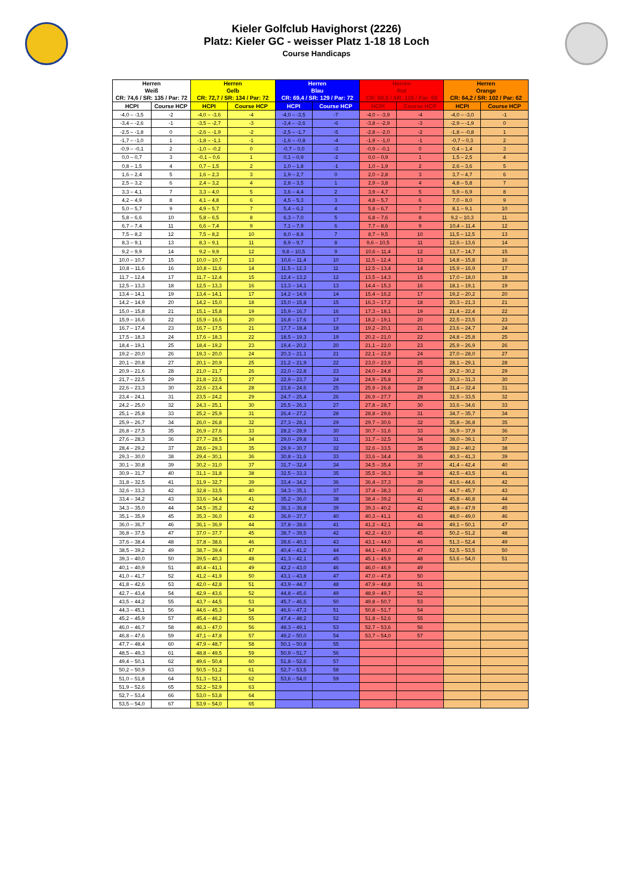Kieler Golfclub Havighorst (2226)
Platz: Kieler GC - weisser Platz 1-18 18 Loch
Course Handicaps
| Herren Weiß CR: 74,6 / SR: 135 / Par: 72 | | Herren Gelb CR: 72,7 / SR: 134 / Par: 72 | | Herren Blau CR: 69,4 / SR: 129 / Par: 72 | | Herren Rot CR: 68,5 / SR: 118 / Par: 68 | | Herren Orange CR: 64,2 / SR: 102 / Par: 62 | |
| --- | --- | --- | --- | --- | --- | --- | --- | --- | --- |
| HCPI | Course HCP | HCPI | Course HCP | HCPI | Course HCP | HCPI | Course HCP | HCPI | Course HCP |
| -4,0 – -3,5 | -2 | -4,0 – -3,6 | -4 | -4,0 – -3,5 | -7 | -4,0 – -3,9 | -4 | -4,0 – -3,0 | -1 |
| -3,4 – -2,6 | -1 | -3,5 – -2,7 | -3 | -3,4 – -2,6 | -6 | -3,8 – -2,9 | -3 | -2,9 – -1,9 | 0 |
| -2,5 – -1,8 | 0 | -2,6 – -1,9 | -2 | -2,5 – -1,7 | -5 | -2,8 – -2,0 | -2 | -1,8 – -0,8 | 1 |
| -1,7 – -1,0 | 1 | -1,8 – -1,1 | -1 | -1,6 – -0,8 | -4 | -1,9 – -1,0 | -1 | -0,7 – 0,3 | 2 |
| -0,9 – -0,1 | 2 | -1,0 – -0,2 | 0 | -0,7 – 0,0 | -3 | -0,9 – -0,1 | 0 | 0,4 – 1,4 | 3 |
| 0,0 – 0,7 | 3 | -0,1 – 0,6 | 1 | 0,1 – 0,9 | -2 | 0,0 – 0,9 | 1 | 1,5 – 2,5 | 4 |
| 0,8 – 1,5 | 4 | 0,7 – 1,5 | 2 | 1,0 – 1,8 | -1 | 1,0 – 1,9 | 2 | 2,6 – 3,6 | 5 |
| 1,6 – 2,4 | 5 | 1,6 – 2,3 | 3 | 1,9 – 2,7 | 0 | 2,0 – 2,8 | 3 | 3,7 – 4,7 | 6 |
| 2,5 – 3,2 | 6 | 2,4 – 3,2 | 4 | 2,8 – 3,5 | 1 | 2,9 – 3,8 | 4 | 4,8 – 5,8 | 7 |
| 3,3 – 4,1 | 7 | 3,3 – 4,0 | 5 | 3,6 – 4,4 | 2 | 3,9 – 4,7 | 5 | 5,9 – 6,9 | 8 |
| 4,2 – 4,9 | 8 | 4,1 – 4,8 | 6 | 4,5 – 5,3 | 3 | 4,8 – 5,7 | 6 | 7,0 – 8,0 | 9 |
| 5,0 – 5,7 | 9 | 4,9 – 5,7 | 7 | 5,4 – 6,2 | 4 | 5,8 – 6,7 | 7 | 8,1 – 9,1 | 10 |
| 5,8 – 6,6 | 10 | 5,8 – 6,5 | 8 | 6,3 – 7,0 | 5 | 6,8 – 7,6 | 8 | 9,2 – 10,3 | 11 |
| 6,7 – 7,4 | 11 | 6,6 – 7,4 | 9 | 7,1 – 7,9 | 6 | 7,7 – 8,6 | 9 | 10,4 – 11,4 | 12 |
| 7,5 – 8,2 | 12 | 7,5 – 8,2 | 10 | 8,0 – 8,8 | 7 | 8,7 – 9,5 | 10 | 11,5 – 12,5 | 13 |
| 8,3 – 9,1 | 13 | 8,3 – 9,1 | 11 | 8,9 – 9,7 | 8 | 9,6 – 10,5 | 11 | 12,6 – 13,6 | 14 |
| 9,2 – 9,9 | 14 | 9,2 – 9,9 | 12 | 9,8 – 10,5 | 9 | 10,6 – 11,4 | 12 | 13,7 – 14,7 | 15 |
| 10,0 – 10,7 | 15 | 10,0 – 10,7 | 13 | 10,6 – 11,4 | 10 | 11,5 – 12,4 | 13 | 14,8 – 15,8 | 16 |
| 10,8 – 11,6 | 16 | 10,8 – 11,6 | 14 | 11,5 – 12,3 | 11 | 12,5 – 13,4 | 14 | 15,9 – 16,9 | 17 |
| 11,7 – 12,4 | 17 | 11,7 – 12,4 | 15 | 12,4 – 13,2 | 12 | 13,5 – 14,3 | 15 | 17,0 – 18,0 | 18 |
| 12,5 – 13,3 | 18 | 12,5 – 13,3 | 16 | 13,3 – 14,1 | 13 | 14,4 – 15,3 | 16 | 18,1 – 19,1 | 19 |
| 13,4 – 14,1 | 19 | 13,4 – 14,1 | 17 | 14,2 – 14,9 | 14 | 15,4 – 16,2 | 17 | 19,2 – 20,2 | 20 |
| 14,2 – 14,9 | 20 | 14,2 – 15,0 | 18 | 15,0 – 15,8 | 15 | 16,3 – 17,2 | 18 | 20,3 – 21,3 | 21 |
| 15,0 – 15,8 | 21 | 15,1 – 15,8 | 19 | 15,9 – 16,7 | 16 | 17,3 – 18,1 | 19 | 21,4 – 22,4 | 22 |
| 15,9 – 16,6 | 22 | 15,9 – 16,6 | 20 | 16,8 – 17,6 | 17 | 18,2 – 19,1 | 20 | 22,5 – 23,5 | 23 |
| 16,7 – 17,4 | 23 | 16,7 – 17,5 | 21 | 17,7 – 18,4 | 18 | 19,2 – 20,1 | 21 | 23,6 – 24,7 | 24 |
| 17,5 – 18,3 | 24 | 17,6 – 18,3 | 22 | 18,5 – 19,3 | 19 | 20,2 – 21,0 | 22 | 24,8 – 25,8 | 25 |
| 18,4 – 19,1 | 25 | 18,4 – 19,2 | 23 | 19,4 – 20,2 | 20 | 21,1 – 22,0 | 23 | 25,9 – 26,9 | 26 |
| 19,2 – 20,0 | 26 | 19,3 – 20,0 | 24 | 20,3 – 21,1 | 21 | 22,1 – 22,9 | 24 | 27,0 – 28,0 | 27 |
| 20,1 – 20,8 | 27 | 20,1 – 20,9 | 25 | 21,2 – 21,9 | 22 | 23,0 – 23,9 | 25 | 28,1 – 29,1 | 28 |
| 20,9 – 21,6 | 28 | 21,0 – 21,7 | 26 | 22,0 – 22,8 | 23 | 24,0 – 24,8 | 26 | 29,2 – 30,2 | 29 |
| 21,7 – 22,5 | 29 | 21,8 – 22,5 | 27 | 22,9 – 23,7 | 24 | 24,9 – 25,8 | 27 | 30,3 – 31,3 | 30 |
| 22,6 – 23,3 | 30 | 22,6 – 23,4 | 28 | 23,8 – 24,6 | 25 | 25,9 – 26,8 | 28 | 31,4 – 32,4 | 31 |
| 23,4 – 24,1 | 31 | 23,5 – 24,2 | 29 | 24,7 – 25,4 | 26 | 26,9 – 27,7 | 29 | 32,5 – 33,5 | 32 |
| 24,2 – 25,0 | 32 | 24,3 – 25,1 | 30 | 25,5 – 26,3 | 27 | 27,8 – 28,7 | 30 | 33,6 – 34,6 | 33 |
| 25,1 – 25,8 | 33 | 25,2 – 25,9 | 31 | 26,4 – 27,2 | 28 | 28,8 – 29,6 | 31 | 34,7 – 35,7 | 34 |
| 25,9 – 26,7 | 34 | 26,0 – 26,8 | 32 | 27,3 – 28,1 | 29 | 29,7 – 30,6 | 32 | 35,8 – 36,8 | 35 |
| 26,8 – 27,5 | 35 | 26,9 – 27,6 | 33 | 28,2 – 28,9 | 30 | 30,7 – 31,6 | 33 | 36,9 – 37,9 | 36 |
| 27,6 – 28,3 | 36 | 27,7 – 28,5 | 34 | 29,0 – 29,8 | 31 | 31,7 – 32,5 | 34 | 38,0 – 39,1 | 37 |
| 28,4 – 29,2 | 37 | 28,6 – 29,3 | 35 | 29,9 – 30,7 | 32 | 32,6 – 33,5 | 35 | 39,2 – 40,2 | 38 |
| 29,3 – 30,0 | 38 | 29,4 – 30,1 | 36 | 30,8 – 31,6 | 33 | 33,6 – 34,4 | 36 | 40,3 – 41,3 | 39 |
| 30,1 – 30,8 | 39 | 30,2 – 31,0 | 37 | 31,7 – 32,4 | 34 | 34,5 – 35,4 | 37 | 41,4 – 42,4 | 40 |
| 30,9 – 31,7 | 40 | 31,1 – 31,8 | 38 | 32,5 – 33,3 | 35 | 35,5 – 36,3 | 38 | 42,5 – 43,5 | 41 |
| 31,8 – 32,5 | 41 | 31,9 – 32,7 | 39 | 33,4 – 34,2 | 36 | 36,4 – 37,3 | 39 | 43,6 – 44,6 | 42 |
| 32,6 – 33,3 | 42 | 32,8 – 33,5 | 40 | 34,3 – 35,1 | 37 | 37,4 – 38,3 | 40 | 44,7 – 45,7 | 43 |
| 33,4 – 34,2 | 43 | 33,6 – 34,4 | 41 | 35,2 – 36,0 | 38 | 38,4 – 39,2 | 41 | 45,8 – 46,8 | 44 |
| 34,3 – 35,0 | 44 | 34,5 – 35,2 | 42 | 36,1 – 36,8 | 39 | 39,3 – 40,2 | 42 | 46,9 – 47,9 | 45 |
| 35,1 – 35,9 | 45 | 35,3 – 36,0 | 43 | 36,9 – 37,7 | 40 | 40,3 – 41,1 | 43 | 48,0 – 49,0 | 46 |
| 36,0 – 36,7 | 46 | 36,1 – 36,9 | 44 | 37,8 – 38,6 | 41 | 41,2 – 42,1 | 44 | 49,1 – 50,1 | 47 |
| 36,8 – 37,5 | 47 | 37,0 – 37,7 | 45 | 38,7 – 39,5 | 42 | 42,2 – 43,0 | 45 | 50,2 – 51,2 | 48 |
| 37,6 – 38,4 | 48 | 37,8 – 38,6 | 46 | 39,6 – 40,3 | 43 | 43,1 – 44,0 | 46 | 51,3 – 52,4 | 49 |
| 38,5 – 39,2 | 49 | 38,7 – 39,4 | 47 | 40,4 – 41,2 | 44 | 44,1 – 45,0 | 47 | 52,5 – 53,5 | 50 |
| 39,3 – 40,0 | 50 | 39,5 – 40,3 | 48 | 41,3 – 42,1 | 45 | 45,1 – 45,9 | 48 | 53,6 – 54,0 | 51 |
| 40,1 – 40,9 | 51 | 40,4 – 41,1 | 49 | 42,2 – 43,0 | 46 | 46,0 – 46,9 | 49 | | |
| 41,0 – 41,7 | 52 | 41,2 – 41,9 | 50 | 43,1 – 43,8 | 47 | 47,0 – 47,8 | 50 | | |
| 41,8 – 42,6 | 53 | 42,0 – 42,8 | 51 | 43,9 – 44,7 | 48 | 47,9 – 48,8 | 51 | | |
| 42,7 – 43,4 | 54 | 42,9 – 43,6 | 52 | 44,8 – 45,6 | 49 | 48,9 – 49,7 | 52 | | |
| 43,5 – 44,2 | 55 | 43,7 – 44,5 | 53 | 45,7 – 46,5 | 50 | 49,8 – 50,7 | 53 | | |
| 44,3 – 45,1 | 56 | 44,6 – 45,3 | 54 | 46,6 – 47,3 | 51 | 50,8 – 51,7 | 54 | | |
| 45,2 – 45,9 | 57 | 45,4 – 46,2 | 55 | 47,4 – 48,2 | 52 | 51,8 – 52,6 | 55 | | |
| 46,0 – 46,7 | 58 | 46,3 – 47,0 | 56 | 48,3 – 49,1 | 53 | 52,7 – 53,6 | 56 | | |
| 46,8 – 47,6 | 59 | 47,1 – 47,8 | 57 | 49,2 – 50,0 | 54 | 53,7 – 54,0 | 57 | | |
| 47,7 – 48,4 | 60 | 47,9 – 48,7 | 58 | 50,1 – 50,8 | 55 | | | | |
| 48,5 – 49,3 | 61 | 48,8 – 49,5 | 59 | 50,9 – 51,7 | 56 | | | | |
| 49,4 – 50,1 | 62 | 49,6 – 50,4 | 60 | 51,8 – 52,6 | 57 | | | | |
| 50,2 – 50,9 | 63 | 50,5 – 51,2 | 61 | 52,7 – 53,5 | 58 | | | | |
| 51,0 – 51,8 | 64 | 51,3 – 52,1 | 62 | 53,6 – 54,0 | 59 | | | | |
| 51,9 – 52,6 | 65 | 52,2 – 52,9 | 63 | | | | | | |
| 52,7 – 53,4 | 66 | 53,0 – 53,8 | 64 | | | | | | |
| 53,5 – 54,0 | 67 | 53,9 – 54,0 | 65 | | | | | | |